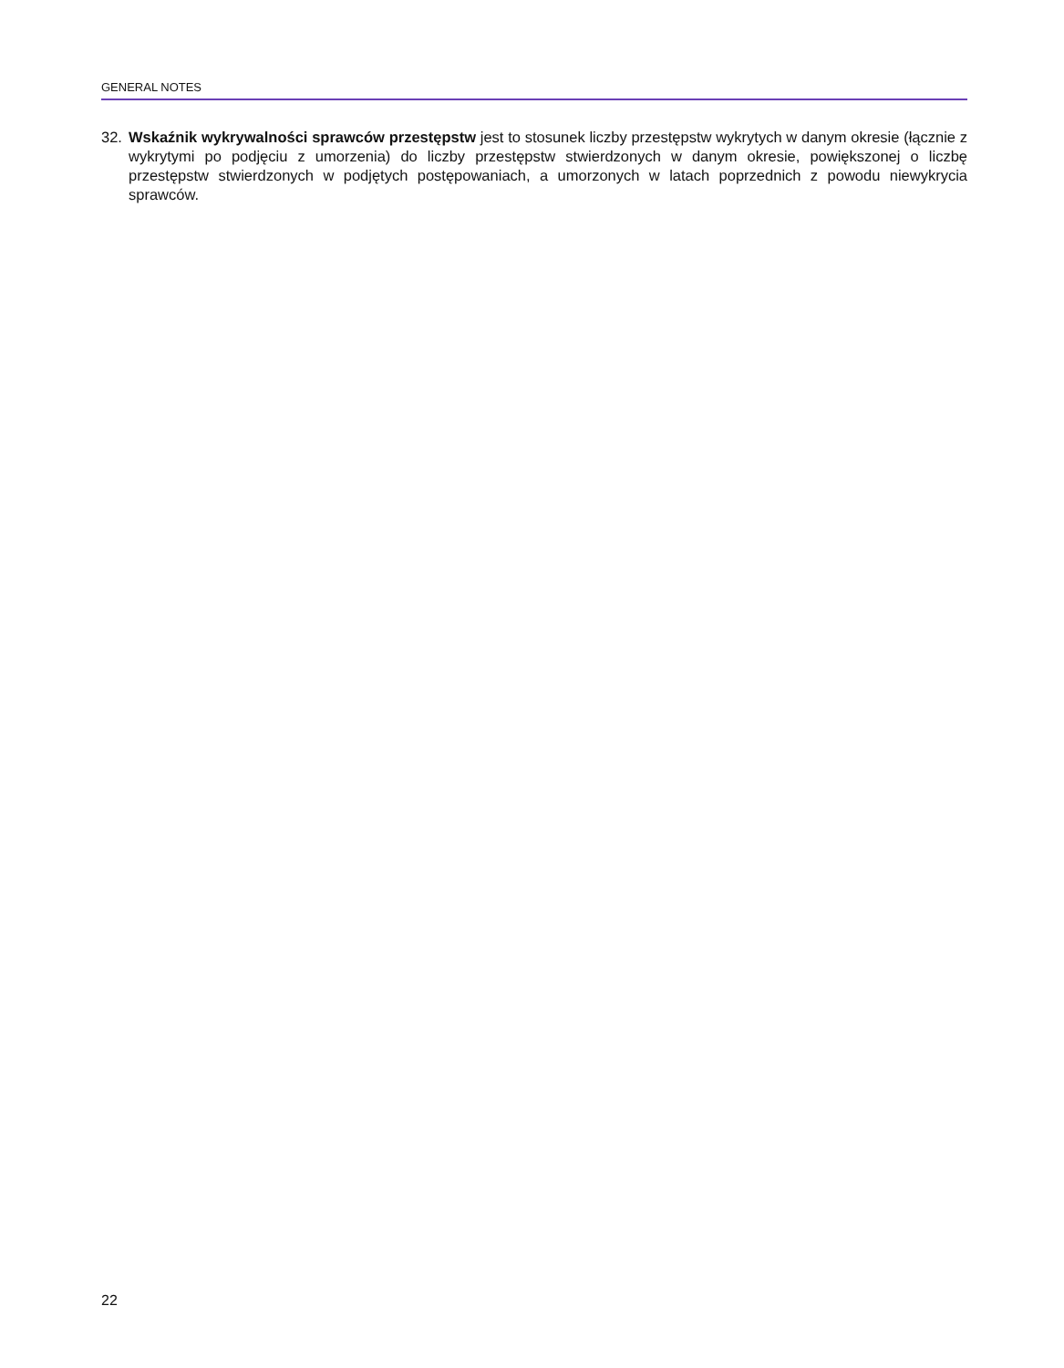GENERAL NOTES
32. Wskaźnik wykrywalności sprawców przestępstw jest to stosunek liczby przestępstw wykrytych w danym okresie (łącznie z wykrytymi po podjęciu z umorzenia) do liczby przestępstw stwierdzonych w danym okresie, powiększonej o liczbę przestępstw stwierdzonych w podjętych postępowaniach, a umorzonych w latach poprzednich z powodu niewykrycia sprawców.
22